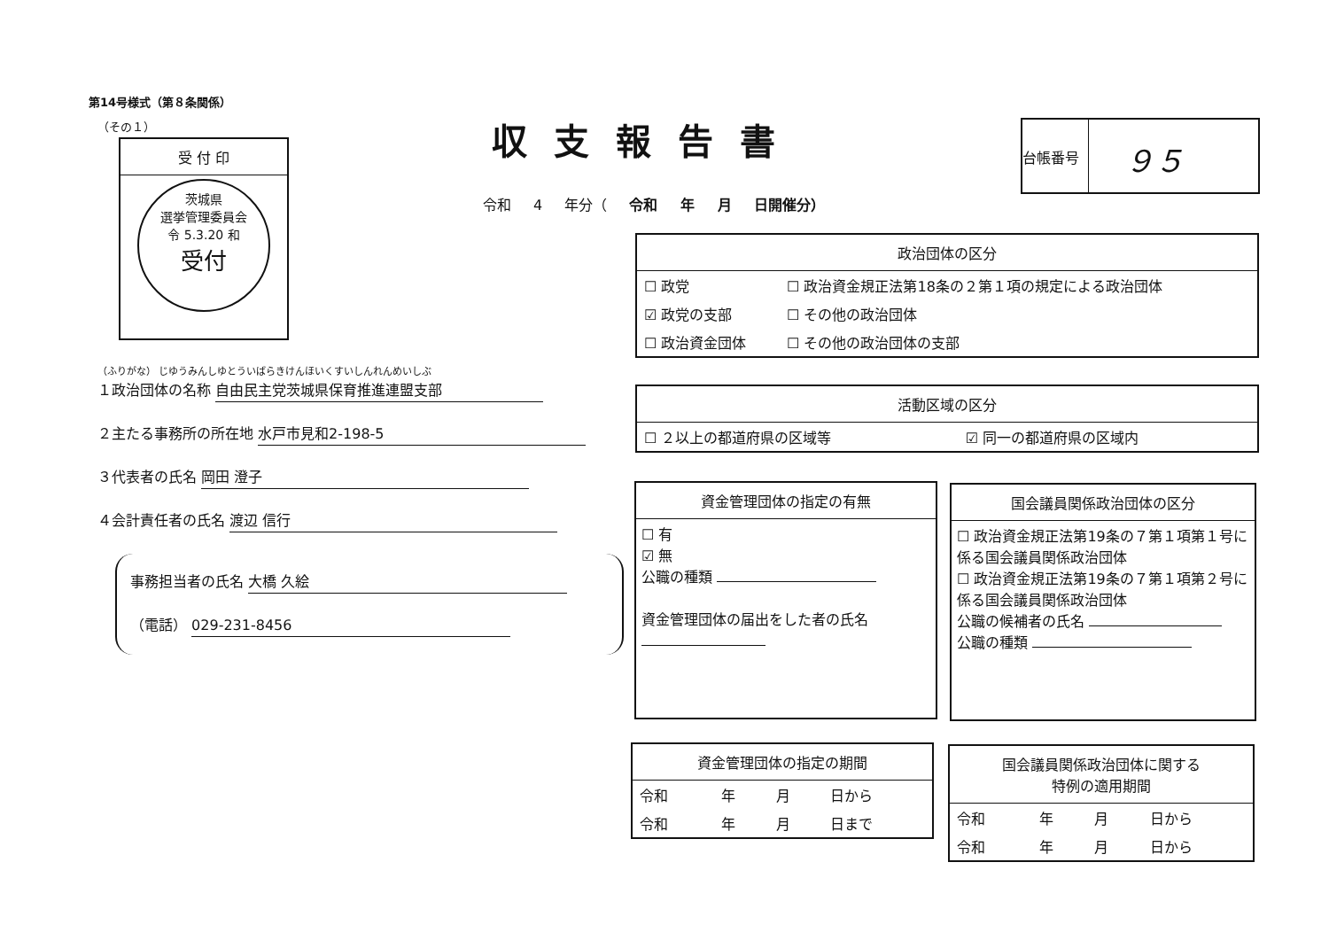第14号様式（第８条関係）
（その１）
受 付 印
茨城県
選挙管理委員会
令 5.3.20 和
受付
収支報告書
台帳番号
９５
令和 4 年分（ 令和 年 月 日開催分）
（ふりがな） じゆうみんしゆとういばらきけんほいくすいしんれんめいしぶ
１政治団体の名称 自由民主党茨城県保育推進連盟支部
２主たる事務所の所在地 水戸市見和2-198-5
３代表者の氏名 岡田 澄子
４会計責任者の氏名 渡辺 信行
事務担当者の氏名 大橋 久絵
（電話） 029-231-8456
政治団体の区分
| ☐ 政党 | ☐ 政治資金規正法第18条の２第１項の規定による政治団体 |
| ☑ 政党の支部 | ☐ その他の政治団体 |
| ☐ 政治資金団体 | ☐ その他の政治団体の支部 |
活動区域の区分
| ☐ ２以上の都道府県の区域等 | ☑ 同一の都道府県の区域内 |
資金管理団体の指定の有無
☐ 有
☑ 無
公職の種類
資金管理団体の届出をした者の氏名
国会議員関係政治団体の区分
☐ 政治資金規正法第19条の７第１項第１号に係る国会議員関係政治団体
☐ 政治資金規正法第19条の７第１項第２号に係る国会議員関係政治団体
公職の候補者の氏名
公職の種類
資金管理団体の指定の期間
| 令和 | 年 | 月 | 日から |
| 令和 | 年 | 月 | 日まで |
国会議員関係政治団体に関する
特例の適用期間
| 令和 | 年 | 月 | 日から |
| 令和 | 年 | 月 | 日から |